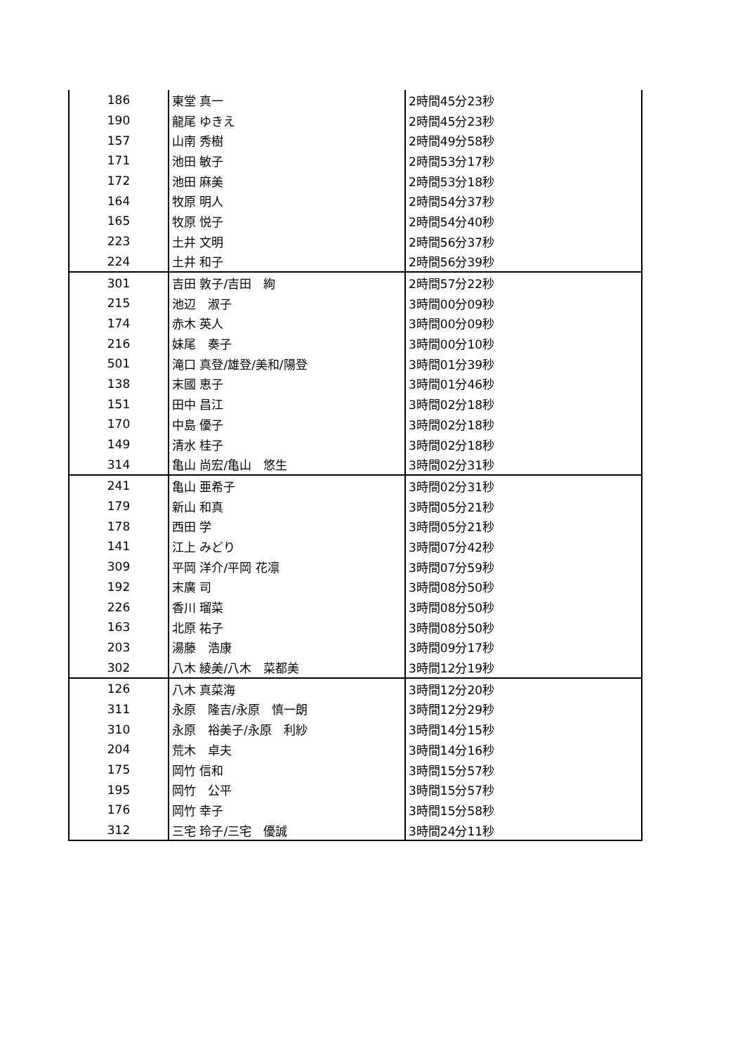| 186 | 東堂 真一 | 2時間45分23秒 |
| 190 | 龍尾 ゆきえ | 2時間45分23秒 |
| 157 | 山南 秀樹 | 2時間49分58秒 |
| 171 | 池田 敏子 | 2時間53分17秒 |
| 172 | 池田 麻美 | 2時間53分18秒 |
| 164 | 牧原 明人 | 2時間54分37秒 |
| 165 | 牧原 悦子 | 2時間54分40秒 |
| 223 | 土井 文明 | 2時間56分37秒 |
| 224 | 土井 和子 | 2時間56分39秒 |
| 301 | 吉田 敦子/吉田 絢 | 2時間57分22秒 |
| 215 | 池辺 淑子 | 3時間00分09秒 |
| 174 | 赤木 英人 | 3時間00分09秒 |
| 216 | 妹尾 奏子 | 3時間00分10秒 |
| 501 | 滝口 真登/雄登/美和/陽登 | 3時間01分39秒 |
| 138 | 末國 恵子 | 3時間01分46秒 |
| 151 | 田中 昌江 | 3時間02分18秒 |
| 170 | 中島 優子 | 3時間02分18秒 |
| 149 | 清水 桂子 | 3時間02分18秒 |
| 314 | 亀山 尚宏/亀山 悠生 | 3時間02分31秒 |
| 241 | 亀山 亜希子 | 3時間02分31秒 |
| 179 | 新山 和真 | 3時間05分21秒 |
| 178 | 西田 学 | 3時間05分21秒 |
| 141 | 江上 みどり | 3時間07分42秒 |
| 309 | 平岡 洋介/平岡 花凛 | 3時間07分59秒 |
| 192 | 末廣 司 | 3時間08分50秒 |
| 226 | 香川 瑠菜 | 3時間08分50秒 |
| 163 | 北原 祐子 | 3時間08分50秒 |
| 203 | 湯藤 浩康 | 3時間09分17秒 |
| 302 | 八木 綾美/八木 菜都美 | 3時間12分19秒 |
| 126 | 八木 真菜海 | 3時間12分20秒 |
| 311 | 永原 隆吉/永原 慎一朗 | 3時間12分29秒 |
| 310 | 永原 裕美子/永原 利紗 | 3時間14分15秒 |
| 204 | 荒木 卓夫 | 3時間14分16秒 |
| 175 | 岡竹 信和 | 3時間15分57秒 |
| 195 | 岡竹 公平 | 3時間15分57秒 |
| 176 | 岡竹 幸子 | 3時間15分58秒 |
| 312 | 三宅 玲子/三宅 優誠 | 3時間24分11秒 |